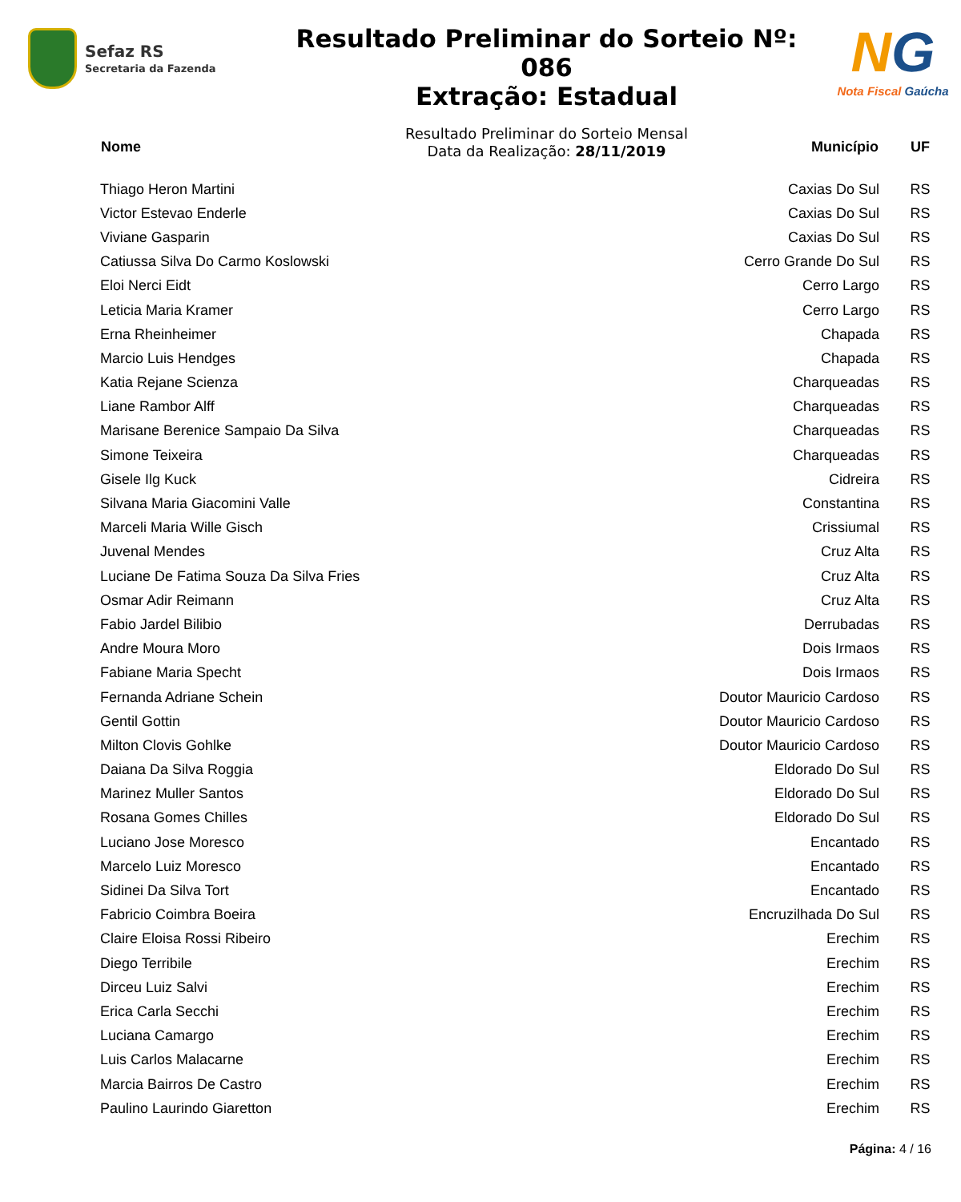Sefaz RS
Secretaria da Fazenda
Resultado Preliminar do Sorteio Nº: 086
Extração: Estadual
Resultado Preliminar do Sorteio Mensal
Data da Realização: 28/11/2019
NG
Nota Fiscal Gaúcha
| Nome | Município | UF |
| --- | --- | --- |
| Thiago Heron Martini | Caxias Do Sul | RS |
| Victor Estevao Enderle | Caxias Do Sul | RS |
| Viviane Gasparin | Caxias Do Sul | RS |
| Catiussa Silva Do Carmo Koslowski | Cerro Grande Do Sul | RS |
| Eloi Nerci Eidt | Cerro Largo | RS |
| Leticia Maria Kramer | Cerro Largo | RS |
| Erna Rheinheimer | Chapada | RS |
| Marcio Luis Hendges | Chapada | RS |
| Katia Rejane Scienza | Charqueadas | RS |
| Liane Rambor Alff | Charqueadas | RS |
| Marisane Berenice Sampaio Da Silva | Charqueadas | RS |
| Simone Teixeira | Charqueadas | RS |
| Gisele Ilg Kuck | Cidreira | RS |
| Silvana Maria Giacomini Valle | Constantina | RS |
| Marceli Maria Wille Gisch | Crissiumal | RS |
| Juvenal Mendes | Cruz Alta | RS |
| Luciane De Fatima Souza Da Silva Fries | Cruz Alta | RS |
| Osmar Adir Reimann | Cruz Alta | RS |
| Fabio Jardel Bilibio | Derrubadas | RS |
| Andre Moura Moro | Dois Irmaos | RS |
| Fabiane Maria Specht | Dois Irmaos | RS |
| Fernanda Adriane Schein | Doutor Mauricio Cardoso | RS |
| Gentil Gottin | Doutor Mauricio Cardoso | RS |
| Milton Clovis Gohlke | Doutor Mauricio Cardoso | RS |
| Daiana Da Silva Roggia | Eldorado Do Sul | RS |
| Marinez Muller Santos | Eldorado Do Sul | RS |
| Rosana Gomes Chilles | Eldorado Do Sul | RS |
| Luciano Jose Moresco | Encantado | RS |
| Marcelo Luiz Moresco | Encantado | RS |
| Sidinei Da Silva Tort | Encantado | RS |
| Fabricio Coimbra Boeira | Encruzilhada Do Sul | RS |
| Claire Eloisa Rossi Ribeiro | Erechim | RS |
| Diego Terribile | Erechim | RS |
| Dirceu Luiz Salvi | Erechim | RS |
| Erica Carla Secchi | Erechim | RS |
| Luciana Camargo | Erechim | RS |
| Luis Carlos Malacarne | Erechim | RS |
| Marcia Bairros De Castro | Erechim | RS |
| Paulino Laurindo Giaretton | Erechim | RS |
Página: 4 / 16